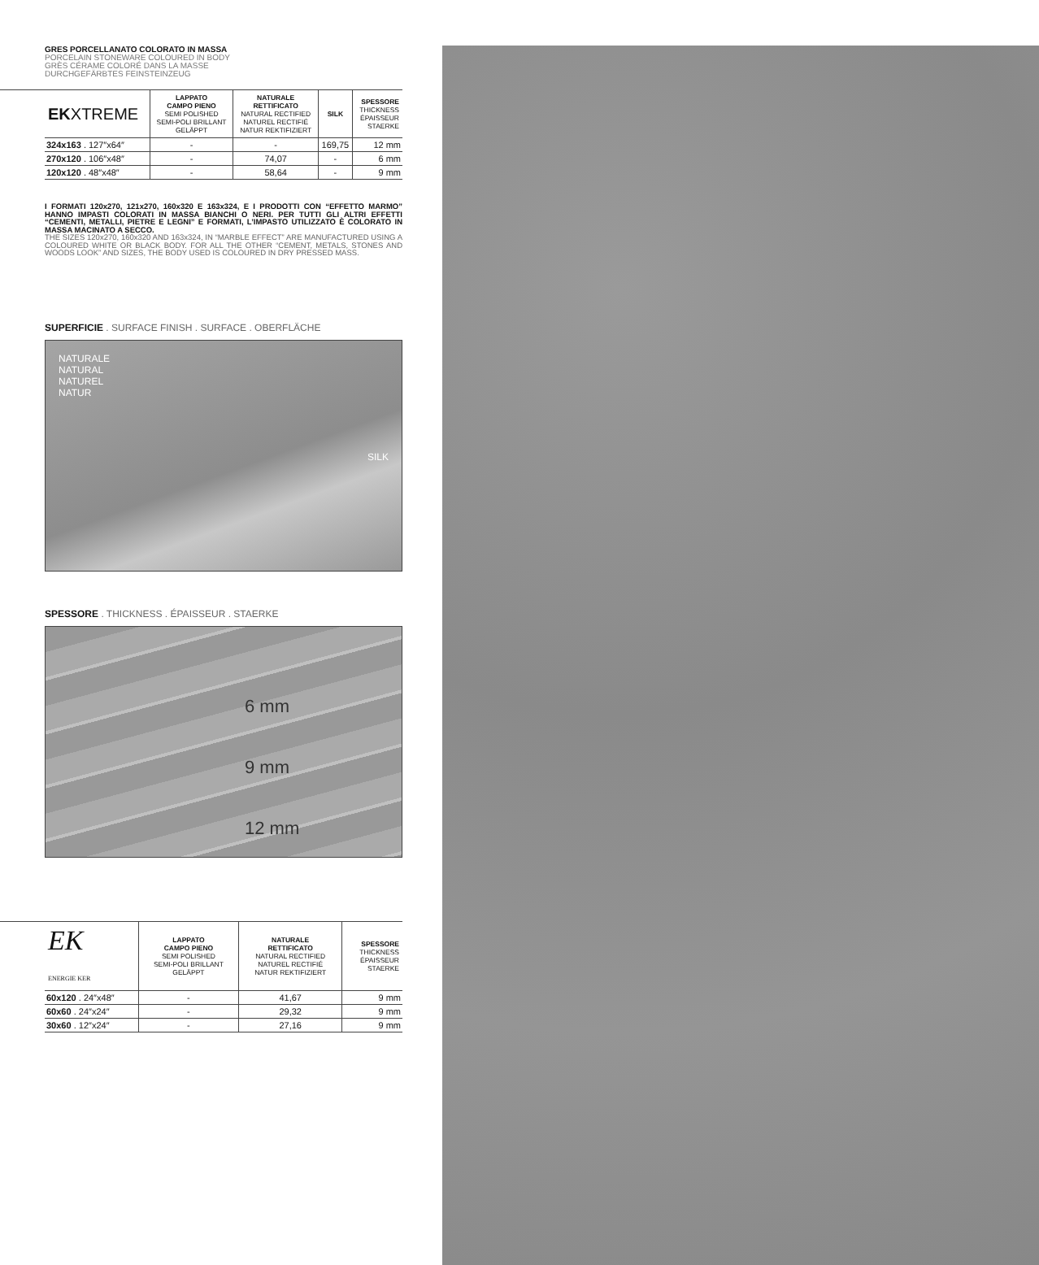GRES PORCELLANATO COLORATO IN MASSA
PORCELAIN STONEWARE COLOURED IN BODY
GRÈS CÉRAME COLORÉ DANS LA MASSE
DURCHGEFÄRBTES FEINSTEINZEUG
| EK XTREME | LAPPATO CAMPO PIENO SEMI POLISHED SEMI-POLI BRILLANT GELÄPPT | NATURALE RETTIFICATO NATURAL RECTIFIED NATUREL RECTIFIÉ NATUR REKTIFIZIERT | SILK | SPESSORE THICKNESS ÉPAISSEUR STAERKE |
| --- | --- | --- | --- | --- |
| 324x163 . 127″x64″ | - | - | 169,75 | 12 mm |
| 270x120 . 106″x48″ | - | 74,07 | - | 6 mm |
| 120x120 . 48″x48″ | - | 58,64 | - | 9 mm |
I FORMATI 120x270, 121x270, 160x320 E 163x324, E I PRODOTTI CON “EFFETTO MARMO” HANNO IMPASTI COLORATI IN MASSA BIANCHI O NERI. PER TUTTI GLI ALTRI EFFETTI “CEMENTI, METALLI, PIETRE E LEGNI” E FORMATI, L’IMPASTO UTILIZZATO È COLORATO IN MASSA MACINATO A SECCO.
THE SIZES 120x270, 160x320 AND 163x324, IN “MARBLE EFFECT” ARE MANUFACTURED USING A COLOURED WHITE OR BLACK BODY. FOR ALL THE OTHER “CEMENT, METALS, STONES AND WOODS LOOK” AND SIZES, THE BODY USED IS COLOURED IN DRY PRESSED MASS.
SUPERFICIE . SURFACE FINISH . SURFACE . OBERFLÄCHE
NATURALE
NATURAL
NATUREL
NATUR
SILK
SPESSORE . THICKNESS . ÉPAISSEUR . STAERKE
6 mm
9 mm
12 mm
| EK ENERGIE KER | LAPPATO CAMPO PIENO SEMI POLISHED SEMI-POLI BRILLANT GELÄPPT | NATURALE RETTIFICATO NATURAL RECTIFIED NATUREL RECTIFIÉ NATUR REKTIFIZIERT | SPESSORE THICKNESS ÉPAISSEUR STAERKE |
| --- | --- | --- | --- |
| 60x120 . 24″x48″ | - | 41,67 | 9 mm |
| 60x60 . 24″x24″ | - | 29,32 | 9 mm |
| 30x60 . 12″x24″ | - | 27,16 | 9 mm |